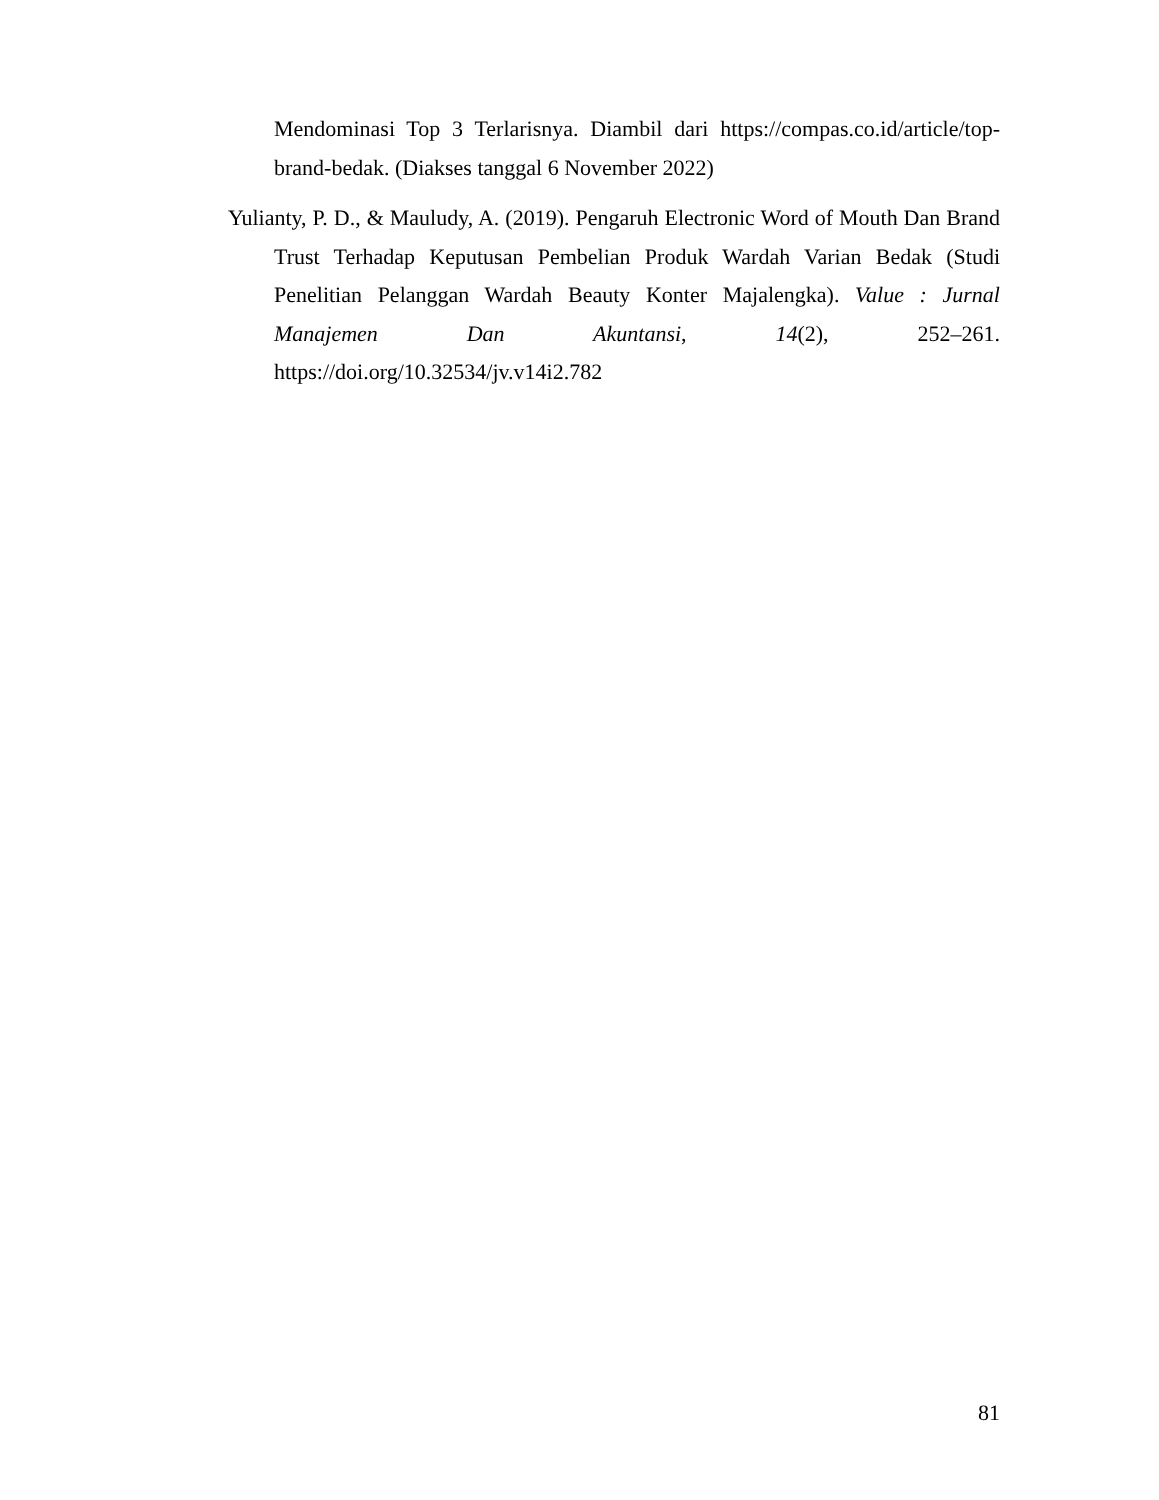Mendominasi Top 3 Terlarisnya. Diambil dari https://compas.co.id/article/top-brand-bedak. (Diakses tanggal 6 November 2022)
Yulianty, P. D., & Mauludy, A. (2019). Pengaruh Electronic Word of Mouth Dan Brand Trust Terhadap Keputusan Pembelian Produk Wardah Varian Bedak (Studi Penelitian Pelanggan Wardah Beauty Konter Majalengka). Value : Jurnal Manajemen Dan Akuntansi, 14(2), 252–261. https://doi.org/10.32534/jv.v14i2.782
81